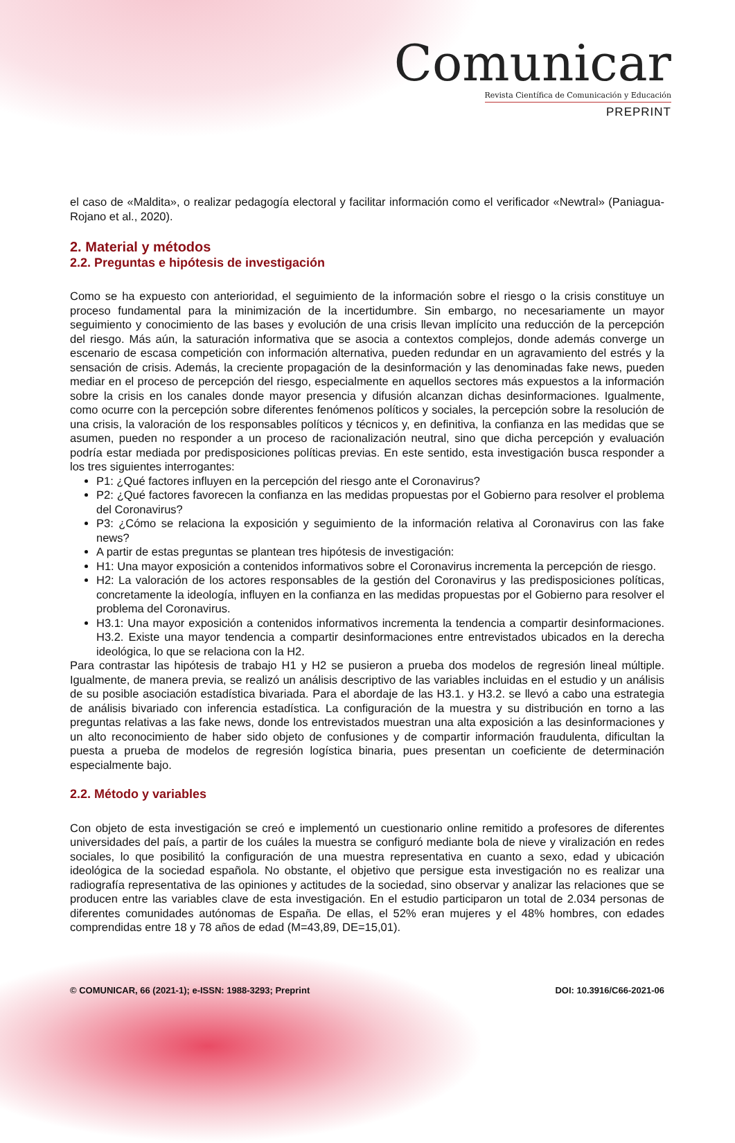Comunicar
Revista Científica de Comunicación y Educación
PREPRINT
el caso de «Maldita», o realizar pedagogía electoral y facilitar información como el verificador «Newtral» (Paniagua-Rojano et al., 2020).
2. Material y métodos
2.2. Preguntas e hipótesis de investigación
Como se ha expuesto con anterioridad, el seguimiento de la información sobre el riesgo o la crisis constituye un proceso fundamental para la minimización de la incertidumbre. Sin embargo, no necesariamente un mayor seguimiento y conocimiento de las bases y evolución de una crisis llevan implícito una reducción de la percepción del riesgo. Más aún, la saturación informativa que se asocia a contextos complejos, donde además converge un escenario de escasa competición con información alternativa, pueden redundar en un agravamiento del estrés y la sensación de crisis. Además, la creciente propagación de la desinformación y las denominadas fake news, pueden mediar en el proceso de percepción del riesgo, especialmente en aquellos sectores más expuestos a la información sobre la crisis en los canales donde mayor presencia y difusión alcanzan dichas desinformaciones. Igualmente, como ocurre con la percepción sobre diferentes fenómenos políticos y sociales, la percepción sobre la resolución de una crisis, la valoración de los responsables políticos y técnicos y, en definitiva, la confianza en las medidas que se asumen, pueden no responder a un proceso de racionalización neutral, sino que dicha percepción y evaluación podría estar mediada por predisposiciones políticas previas. En este sentido, esta investigación busca responder a los tres siguientes interrogantes:
P1: ¿Qué factores influyen en la percepción del riesgo ante el Coronavirus?
P2: ¿Qué factores favorecen la confianza en las medidas propuestas por el Gobierno para resolver el problema del Coronavirus?
P3: ¿Cómo se relaciona la exposición y seguimiento de la información relativa al Coronavirus con las fake news?
A partir de estas preguntas se plantean tres hipótesis de investigación:
H1: Una mayor exposición a contenidos informativos sobre el Coronavirus incrementa la percepción de riesgo.
H2: La valoración de los actores responsables de la gestión del Coronavirus y las predisposiciones políticas, concretamente la ideología, influyen en la confianza en las medidas propuestas por el Gobierno para resolver el problema del Coronavirus.
H3.1: Una mayor exposición a contenidos informativos incrementa la tendencia a compartir desinformaciones. H3.2. Existe una mayor tendencia a compartir desinformaciones entre entrevistados ubicados en la derecha ideológica, lo que se relaciona con la H2.
Para contrastar las hipótesis de trabajo H1 y H2 se pusieron a prueba dos modelos de regresión lineal múltiple. Igualmente, de manera previa, se realizó un análisis descriptivo de las variables incluidas en el estudio y un análisis de su posible asociación estadística bivariada. Para el abordaje de las H3.1. y H3.2. se llevó a cabo una estrategia de análisis bivariado con inferencia estadística. La configuración de la muestra y su distribución en torno a las preguntas relativas a las fake news, donde los entrevistados muestran una alta exposición a las desinformaciones y un alto reconocimiento de haber sido objeto de confusiones y de compartir información fraudulenta, dificultan la puesta a prueba de modelos de regresión logística binaria, pues presentan un coeficiente de determinación especialmente bajo.
2.2. Método y variables
Con objeto de esta investigación se creó e implementó un cuestionario online remitido a profesores de diferentes universidades del país, a partir de los cuáles la muestra se configuró mediante bola de nieve y viralización en redes sociales, lo que posibilitó la configuración de una muestra representativa en cuanto a sexo, edad y ubicación ideológica de la sociedad española. No obstante, el objetivo que persigue esta investigación no es realizar una radiografía representativa de las opiniones y actitudes de la sociedad, sino observar y analizar las relaciones que se producen entre las variables clave de esta investigación. En el estudio participaron un total de 2.034 personas de diferentes comunidades autónomas de España. De ellas, el 52% eran mujeres y el 48% hombres, con edades comprendidas entre 18 y 78 años de edad (M=43,89, DE=15,01).
© COMUNICAR, 66 (2021-1); e-ISSN: 1988-3293; Preprint DOI: 10.3916/C66-2021-06